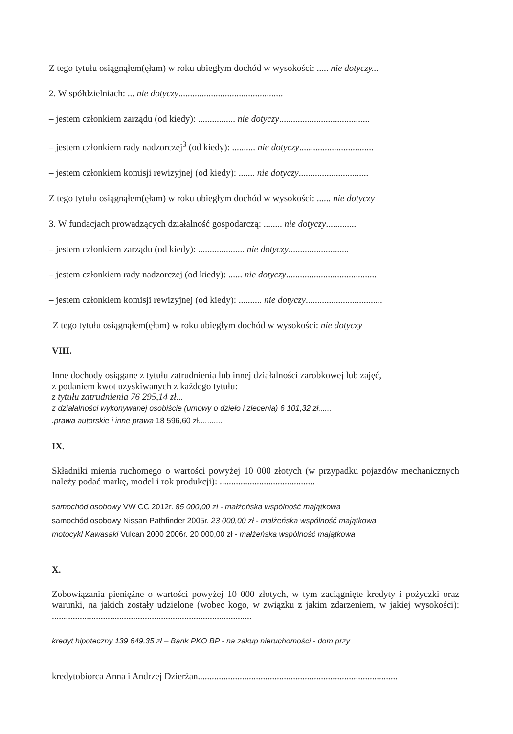Z tego tytułu osiągnąłem(ęłam) w roku ubiegłym dochód w wysokości: ..... nie dotyczy...
2. W spółdzielniach: ... nie dotyczy.............................................
– jestem członkiem zarządu (od kiedy): ................ nie dotyczy.......................................
– jestem członkiem rady nadzorczej<sup>3</sup> (od kiedy): .......... nie dotyczy................................
– jestem członkiem komisji rewizyjnej (od kiedy): ....... nie dotyczy..............................
Z tego tytułu osiągnąłem(ęłam) w roku ubiegłym dochód w wysokości: ...... nie dotyczy
3. W fundacjach prowadzących działalność gospodarczą: ........ nie dotyczy.............
– jestem członkiem zarządu (od kiedy): .................... nie dotyczy..........................
– jestem członkiem rady nadzorczej (od kiedy): ...... nie dotyczy.......................................
– jestem członkiem komisji rewizyjnej (od kiedy): .......... nie dotyczy.................................
Z tego tytułu osiągnąłem(ęłam) w roku ubiegłym dochód w wysokości: nie dotyczy
VIII.
Inne dochody osiągane z tytułu zatrudnienia lub innej działalności zarobkowej lub zajęć,
z podaniem kwot uzyskiwanych z każdego tytułu:
z tytułu zatrudnienia 76 295,14 zł...
z działalności wykonywanej osobiście (umowy o dzieło i zlecenia) 6 101,32 zł......
.prawa autorskie i inne prawa 18 596,60 zł...........
IX.
Składniki mienia ruchomego o wartości powyżej 10 000 złotych (w przypadku pojazdów mechanicznych należy podać markę, model i rok produkcji): .........................................
samochód osobowy VW CC 2012r. 85 000,00 zł - małżeńska wspólność majątkowa
samochód osobowy Nissan Pathfinder 2005r. 23 000,00 zł - małżeńska wspólność majątkowa
motocykl Kawasaki Vulcan 2000 2006r. 20 000,00 zł - małżeńska wspólność majątkowa
X.
Zobowiązania pieniężne o wartości powyżej 10 000 złotych, w tym zaciągnięte kredyty i pożyczki oraz warunki, na jakich zostały udzielone (wobec kogo, w związku z jakim zdarzeniem, w jakiej wysokości): ......................................................................................
kredyt hipoteczny 139 649,35 zł – Bank PKO BP - na zakup nieruchomości - dom przy
kredytobiorca Anna i Andrzej Dzierżan......................................................................................